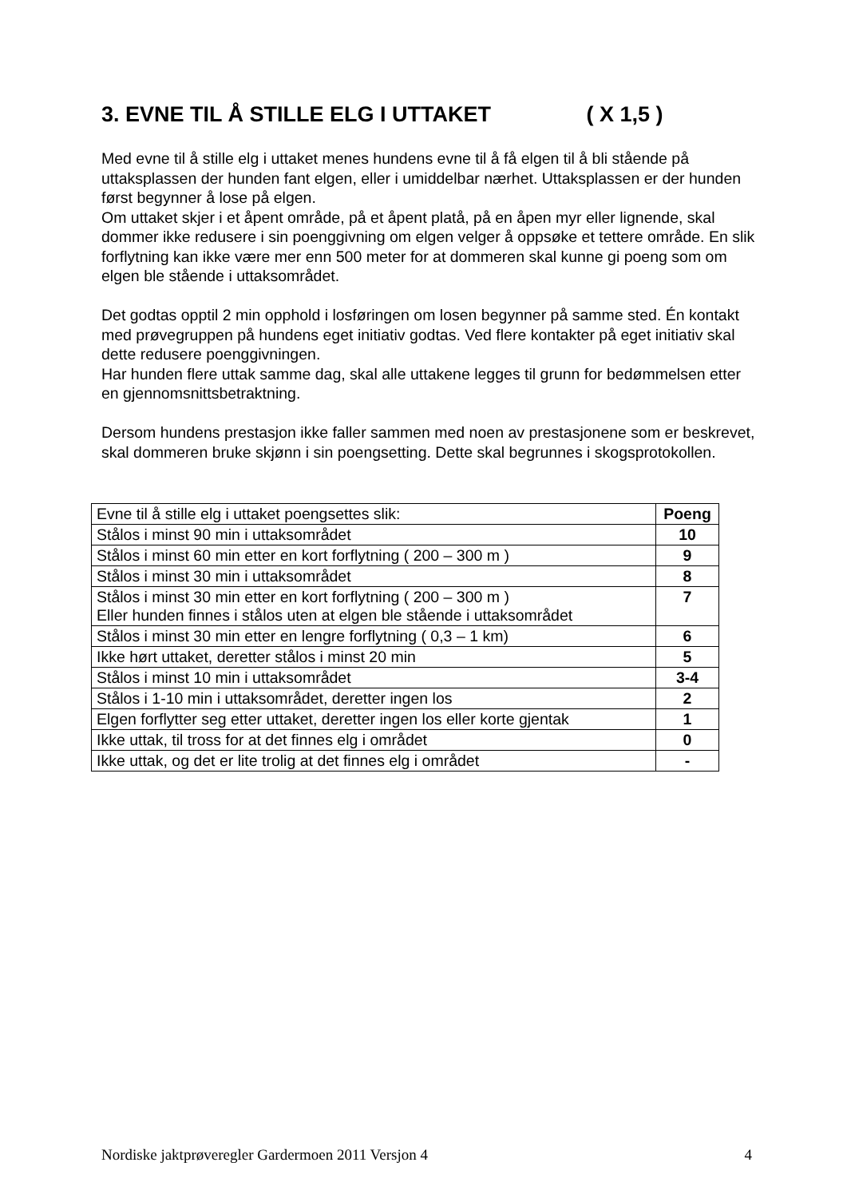3. EVNE TIL Å STILLE ELG I UTTAKET ( X 1,5 )
Med evne til å stille elg i uttaket menes hundens evne til å få elgen til å bli stående på uttaksplassen der hunden fant elgen, eller i umiddelbar nærhet. Uttaksplassen er der hunden først begynner å lose på elgen.
Om uttaket skjer i et åpent område, på et åpent platå, på en åpen myr eller lignende, skal dommer ikke redusere i sin poenggivning om elgen velger å oppsøke et tettere område. En slik forflytning kan ikke være mer enn 500 meter for at dommeren skal kunne gi poeng som om elgen ble stående i uttaksområdet.
Det godtas opptil 2 min opphold i losføringen om losen begynner på samme sted. Én kontakt med prøvegruppen på hundens eget initiativ godtas. Ved flere kontakter på eget initiativ skal dette redusere poenggivningen.
Har hunden flere uttak samme dag, skal alle uttakene legges til grunn for bedømmelsen etter en gjennomsnittsbetraktning.
Dersom hundens prestasjon ikke faller sammen med noen av prestasjonene som er beskrevet, skal dommeren bruke skjønn i sin poengsetting. Dette skal begrunnes i skogsprotokollen.
| Evne til å stille elg i uttaket poengsettes slik: | Poeng |
| --- | --- |
| Stålos i minst 90 min i uttaksområdet | 10 |
| Stålos i minst 60 min etter en kort forflytning ( 200 – 300 m ) | 9 |
| Stålos i minst 30 min i uttaksområdet | 8 |
| Stålos i minst 30 min etter en kort forflytning ( 200 – 300 m ) Eller hunden finnes i stålos uten at elgen ble stående i uttaksområdet | 7 |
| Stålos i minst 30 min etter en lengre forflytning ( 0,3 – 1 km) | 6 |
| Ikke hørt uttaket, deretter stålos i minst 20 min | 5 |
| Stålos i minst 10 min i uttaksområdet | 3-4 |
| Stålos i 1-10 min i uttaksområdet, deretter ingen los | 2 |
| Elgen forflytter seg etter uttaket, deretter ingen los eller korte gjentak | 1 |
| Ikke uttak, til tross for at det finnes elg i området | 0 |
| Ikke uttak, og det er lite trolig at det finnes elg i området | - |
Nordiske jaktprøveregler Gardermoen 2011 Versjon 4 4